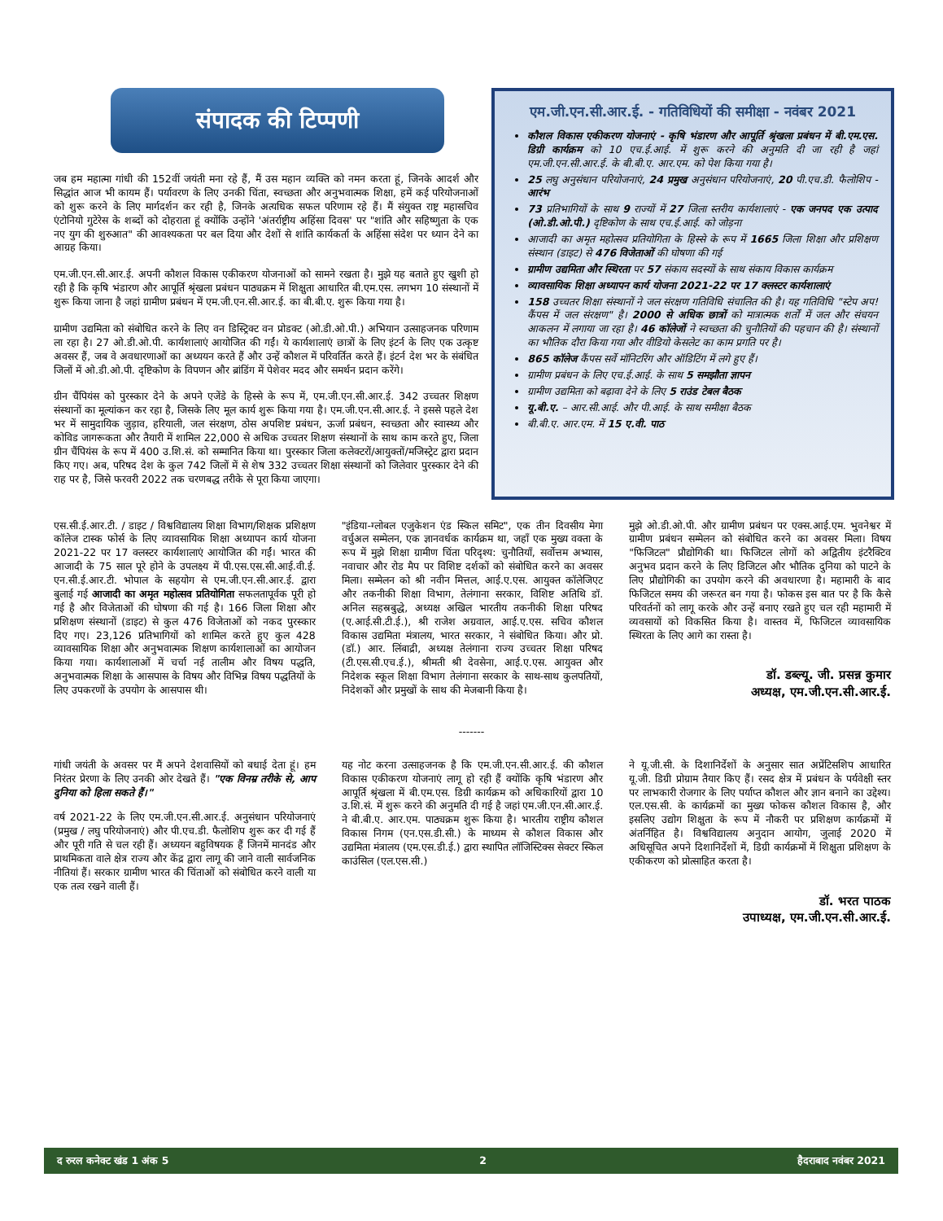संपादक की टिप्पणी
जब हम महात्मा गांधी की 152वीं जयंती मना रहे हैं, मैं उस महान व्यक्ति को नमन करता हूं, जिनके आदर्श और सिद्धांत आज भी कायम हैं। पर्यावरण के लिए उनकी चिंता, स्वच्छता और अनुभवात्मक शिक्षा, हमें कई परियोजनाओं को शुरू करने के लिए मार्गदर्शन कर रही है, जिनके अत्यधिक सफल परिणाम रहे हैं। मैं संयुक्त राष्ट्र महासचिव एंटोनियो गुटेरेस के शब्दों को दोहराता हूं क्योंकि उन्होंने 'अंतर्राष्ट्रीय अहिंसा दिवस' पर "शांति और सहिष्णुता के एक नए युग की शुरुआत" की आवश्यकता पर बल दिया और देशों से शांति कार्यकर्ता के अहिंसा संदेश पर ध्यान देने का आग्रह किया।
एम.जी.एन.सी.आर.ई. अपनी कौशल विकास एकीकरण योजनाओं को सामने रखता है। मुझे यह बताते हुए खुशी हो रही है कि कृषि भंडारण और आपूर्ति श्रृंखला प्रबंधन पाठ्यक्रम में शिक्षुता आधारित बी.एम.एस. लगभग 10 संस्थानों में शुरू किया जाना है जहां ग्रामीण प्रबंधन में एम.जी.एन.सी.आर.ई. का बी.बी.ए. शुरू किया गया है।
ग्रामीण उद्यमिता को संबोधित करने के लिए वन डिस्ट्रिक्ट वन प्रोडक्ट (ओ.डी.ओ.पी.) अभियान उत्साहजनक परिणाम ला रहा है। 27 ओ.डी.ओ.पी. कार्यशालाएं आयोजित की गईं। ये कार्यशालाएं छात्रों के लिए इंटर्न के लिए एक उत्कृष्ट अवसर हैं, जब वे अवधारणाओं का अध्ययन करते हैं और उन्हें कौशल में परिवर्तित करते हैं। इंटर्न देश भर के संबंधित जिलों में ओ.डी.ओ.पी. दृष्टिकोण के विपणन और ब्रांडिंग में पेशेवर मदद और समर्थन प्रदान करेंगे।
ग्रीन चैंपियंस को पुरस्कार देने के अपने एजेंडे के हिस्से के रूप में, एम.जी.एन.सी.आर.ई. 342 उच्चतर शिक्षण संस्थानों का मूल्यांकन कर रहा है, जिसके लिए मूल कार्य शुरू किया गया है। एम.जी.एन.सी.आर.ई. ने इससे पहले देश भर में सामुदायिक जुड़ाव, हरियाली, जल संरक्षण, ठोस अपशिष्ट प्रबंधन, ऊर्जा प्रबंधन, स्वच्छता और स्वास्थ्य और कोविड जागरूकता और तैयारी में शामिल 22,000 से अधिक उच्चतर शिक्षण संस्थानों के साथ काम करते हुए, जिला ग्रीन चैंपियंस के रूप में 400 उ.शि.सं. को सम्मानित किया था। पुरस्कार जिला कलेक्टरों/आयुक्तों/मजिस्ट्रेट द्वारा प्रदान किए गए। अब, परिषद देश के कुल 742 जिलों में से शेष 332 उच्चतर शिक्षा संस्थानों को जिलेवार पुरस्कार देने की राह पर है, जिसे फरवरी 2022 तक चरणबद्ध तरीके से पूरा किया जाएगा।
एम.जी.एन.सी.आर.ई. - गतिविधियों की समीक्षा - नवंबर 2021
कौशल विकास एकीकरण योजनाएं - कृषि भंडारण और आपूर्ति श्रृंखला प्रबंधन में बी.एम.एस. डिग्री कार्यक्रम को 10 एच.ई.आई. में शुरू करने की अनुमति दी जा रही है जहां एम.जी.एन.सी.आर.ई. के बी.बी.ए. आर.एम. को पेश किया गया है।
25 लघु अनुसंधान परियोजनाएं, 24 प्रमुख अनुसंधान परियोजनाएं, 20 पी.एच.डी. फैलोशिप - आरंभ
73 प्रतिभागियों के साथ 9 राज्यों में 27 जिला स्तरीय कार्यशालाएं - एक जनपद एक उत्पाद (ओ.डी.ओ.पी.) दृष्टिकोण के साथ एच.ई.आई. को जोड़ना
आजादी का अमृत महोत्सव प्रतियोगिता के हिस्से के रूप में 1665 जिला शिक्षा और प्रशिक्षण संस्थान (डाइट) से 476 विजेताओं की घोषणा की गई
ग्रामीण उद्यमिता और स्थिरता पर 57 संकाय सदस्यों के साथ संकाय विकास कार्यक्रम
व्यावसायिक शिक्षा अध्यापन कार्य योजना 2021-22 पर 17 क्लस्टर कार्यशालाएं
158 उच्चतर शिक्षा संस्थानों ने जल संरक्षण गतिविधि संचालित की है। यह गतिविधि "स्टेप अप! कैंपस में जल संरक्षण" है। 2000 से अधिक छात्रों को मात्रात्मक शर्तों में जल और संचयन आकलन में लगाया जा रहा है। 46 कॉलेजों ने स्वच्छता की चुनौतियों की पहचान की है। संस्थानों का भौतिक दौरा किया गया और वीडियो केसलेट का काम प्रगति पर है।
865 कॉलेज कैंपस सर्वे मॉनिटरिंग और ऑडिटिंग में लगे हुए हैं।
ग्रामीण प्रबंधन के लिए एच.ई.आई. के साथ 5 समझौता ज्ञापन
ग्रामीण उद्यमिता को बढ़ावा देने के लिए 5 राउंड टेबल बैठक
यू.बी.ए. – आर.सी.आई. और पी.आई. के साथ समीक्षा बैठक
बी.बी.ए. आर.एम. में 15 ए.वी. पाठ
एस.सी.ई.आर.टी. / डाइट / विश्वविद्यालय शिक्षा विभाग/शिक्षक प्रशिक्षण कॉलेज टास्क फोर्स के लिए व्यावसायिक शिक्षा अध्यापन कार्य योजना 2021-22 पर 17 क्लस्टर कार्यशालाएं आयोजित की गईं। भारत की आजादी के 75 साल पूरे होने के उपलक्ष्य में पी.एस.एस.सी.आई.वी.ई. एन.सी.ई.आर.टी. भोपाल के सहयोग से एम.जी.एन.सी.आर.ई. द्वारा बुलाई गई आजादी का अमृत महोत्सव प्रतियोगिता सफलतापूर्वक पूरी हो गई है और विजेताओं की घोषणा की गई है। 166 जिला शिक्षा और प्रशिक्षण संस्थानों (डाइट) से कुल 476 विजेताओं को नकद पुरस्कार दिए गए। 23,126 प्रतिभागियों को शामिल करते हुए कुल 428 व्यावसायिक शिक्षा और अनुभवात्मक शिक्षण कार्यशालाओं का आयोजन किया गया। कार्यशालाओं में चर्चा नई तालीम और विषय पद्धति, अनुभवात्मक शिक्षा के आसपास के विषय और विभिन्न विषय पद्धतियों के लिए उपकरणों के उपयोग के आसपास थी।
"इंडिया-ग्लोबल एजुकेशन एंड स्किल समिट", एक तीन दिवसीय मेगा वर्चुअल सम्मेलन, एक ज्ञानवर्धक कार्यक्रम था, जहाँ एक मुख्य वक्ता के रूप में मुझे शिक्षा ग्रामीण चिंता परिदृश्य: चुनौतियाँ, सर्वोत्तम अभ्यास, नवाचार और रोड मैप पर विशिष्ट दर्शकों को संबोधित करने का अवसर मिला। सम्मेलन को श्री नवीन मित्तल, आई.ए.एस. आयुक्त कॉलेजिएट और तकनीकी शिक्षा विभाग, तेलंगाना सरकार, विशिष्ट अतिथि डॉ. अनिल सहस्रबुद्धे, अध्यक्ष अखिल भारतीय तकनीकी शिक्षा परिषद (ए.आई.सी.टी.ई.), श्री राजेश अग्रवाल, आई.ए.एस. सचिव कौशल विकास उद्यमिता मंत्रालय, भारत सरकार, ने संबोधित किया। और प्रो. (डॉ.) आर. लिंबाद्री, अध्यक्ष तेलंगाना राज्य उच्चतर शिक्षा परिषद (टी.एस.सी.एच.ई.), श्रीमती श्री देवसेना, आई.ए.एस. आयुक्त और निदेशक स्कूल शिक्षा विभाग तेलंगाना सरकार के साथ-साथ कुलपतियों, निदेशकों और प्रमुखों के साथ की मेजबानी किया है।
मुझे ओ.डी.ओ.पी. और ग्रामीण प्रबंधन पर एक्स.आई.एम. भुवनेश्वर में ग्रामीण प्रबंधन सम्मेलन को संबोधित करने का अवसर मिला। विषय "फिजिटल" प्रौद्योगिकी था। फिजिटल लोगों को अद्वितीय इंटरैक्टिव अनुभव प्रदान करने के लिए डिजिटल और भौतिक दुनिया को पाटने के लिए प्रौद्योगिकी का उपयोग करने की अवधारणा है। महामारी के बाद फिजिटल समय की जरूरत बन गया है। फोकस इस बात पर है कि कैसे परिवर्तनों को लागू करके और उन्हें बनाए रखते हुए चल रही महामारी में व्यवसायों को विकसित किया है। वास्तव में, फिजिटल व्यावसायिक स्थिरता के लिए आगे का रास्ता है।
डॉ. डब्ल्यू. जी. प्रसन्न कुमार
अध्यक्ष, एम.जी.एन.सी.आर.ई.
-------
गांधी जयंती के अवसर पर मैं अपने देशवासियों को बधाई देता हूं। हम निरंतर प्रेरणा के लिए उनकी ओर देखते हैं। "एक विनम्र तरीके से, आप दुनिया को हिला सकते हैं।"
वर्ष 2021-22 के लिए एम.जी.एन.सी.आर.ई. अनुसंधान परियोजनाएं (प्रमुख / लघु परियोजनाएं) और पी.एच.डी. फैलोशिप शुरू कर दी गई हैं और पूरी गति से चल रही हैं। अध्ययन बहुविषयक हैं जिनमें मानदंड और प्राथमिकता वाले क्षेत्र राज्य और केंद्र द्वारा लागू की जाने वाली सार्वजनिक नीतियां हैं। सरकार ग्रामीण भारत की चिंताओं को संबोधित करने वाली या एक तत्व रखने वाली हैं।
यह नोट करना उत्साहजनक है कि एम.जी.एन.सी.आर.ई. की कौशल विकास एकीकरण योजनाएं लागू हो रही हैं क्योंकि कृषि भंडारण और आपूर्ति श्रृंखला में बी.एम.एस. डिग्री कार्यक्रम को अधिकारियों द्वारा 10 उ.शि.सं. में शुरू करने की अनुमति दी गई है जहां एम.जी.एन.सी.आर.ई. ने बी.बी.ए. आर.एम. पाठ्यक्रम शुरू किया है। भारतीय राष्ट्रीय कौशल विकास निगम (एन.एस.डी.सी.) के माध्यम से कौशल विकास और उद्यमिता मंत्रालय (एम.एस.डी.ई.) द्वारा स्थापित लॉजिस्टिक्स सेक्टर स्किल काउंसिल (एल.एस.सी.)
ने यू.जी.सी. के दिशानिर्देशों के अनुसार सात अप्रेंटिसशिप आधारित यू.जी. डिग्री प्रोग्राम तैयार किए हैं। रसद क्षेत्र में प्रबंधन के पर्यवेक्षी स्तर पर लाभकारी रोजगार के लिए पर्याप्त कौशल और ज्ञान बनाने का उद्देश्य। एल.एस.सी. के कार्यक्रमों का मुख्य फोकस कौशल विकास है, और इसलिए उद्योग शिक्षुता के रूप में नौकरी पर प्रशिक्षण कार्यक्रमों में अंतर्निहित है। विश्वविद्यालय अनुदान आयोग, जुलाई 2020 में अधिसूचित अपने दिशानिर्देशों में, डिग्री कार्यक्रमों में शिक्षुता प्रशिक्षण के एकीकरण को प्रोत्साहित करता है।
डॉ. भरत पाठक
उपाध्यक्ष, एम.जी.एन.सी.आर.ई.
द रुरल कनेक्ट खंड 1 अंक 5 2 हैदराबाद नवंबर 2021